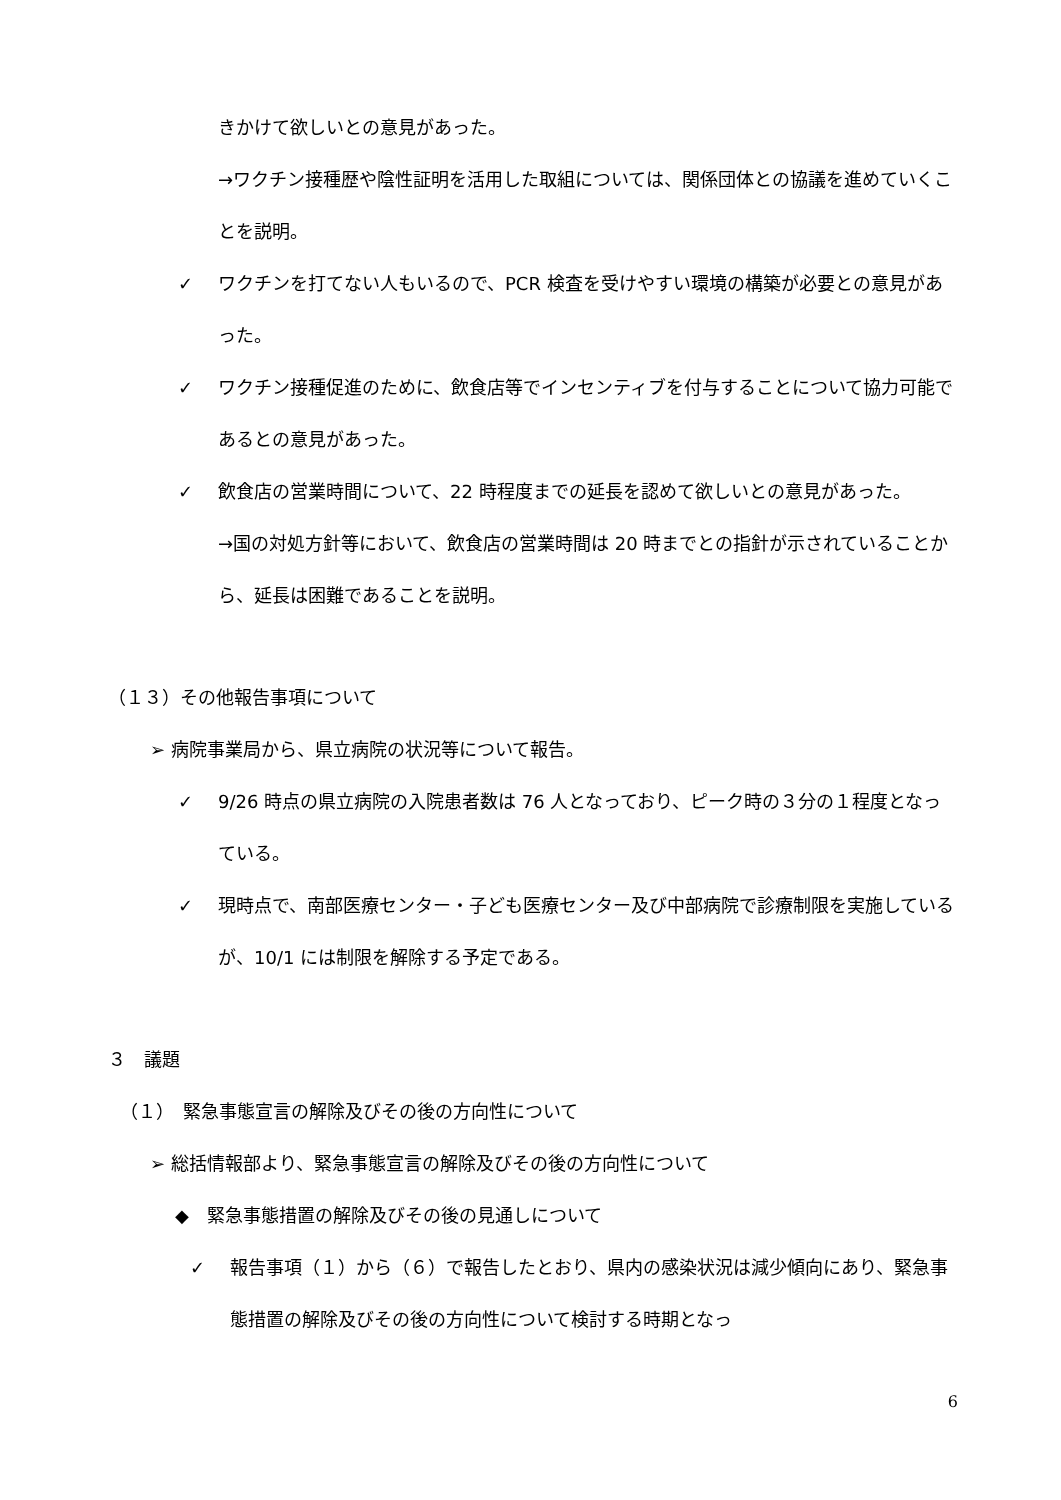きかけて欲しいとの意見があった。
→ワクチン接種歴や陰性証明を活用した取組については、関係団体との協議を進めていくことを説明。
✓ ワクチンを打てない人もいるので、PCR 検査を受けやすい環境の構築が必要との意見があった。
✓ ワクチン接種促進のために、飲食店等でインセンティブを付与することについて協力可能であるとの意見があった。
✓ 飲食店の営業時間について、22 時程度までの延長を認めて欲しいとの意見があった。
→国の対処方針等において、飲食店の営業時間は 20 時までとの指針が示されていることから、延長は困難であることを説明。
（１３）その他報告事項について
➢ 病院事業局から、県立病院の状況等について報告。
✓ 9/26 時点の県立病院の入院患者数は 76 人となっており、ピーク時の３分の１程度となっている。
✓ 現時点で、南部医療センター・子ども医療センター及び中部病院で診療制限を実施しているが、10/1 には制限を解除する予定である。
３　議題
（１）　緊急事態宣言の解除及びその後の方向性について
➢ 総括情報部より、緊急事態宣言の解除及びその後の方向性について
◆　緊急事態措置の解除及びその後の見通しについて
✓ 報告事項（１）から（６）で報告したとおり、県内の感染状況は減少傾向にあり、緊急事態措置の解除及びその後の方向性について検討する時期となっ
6